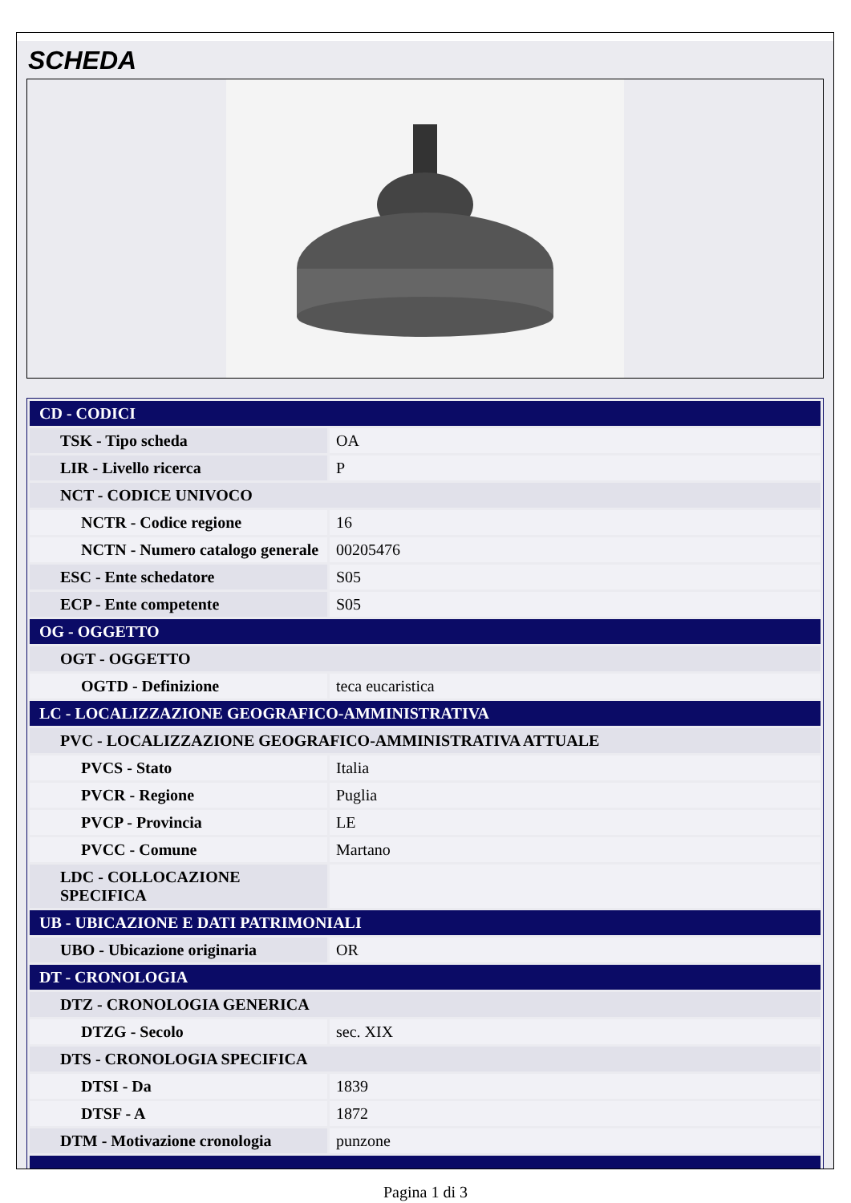SCHEDA
| CD - CODICI | |
| TSK - Tipo scheda | OA |
| LIR - Livello ricerca | P |
| NCT - CODICE UNIVOCO | |
| NCTR - Codice regione | 16 |
| NCTN - Numero catalogo generale | 00205476 |
| ESC - Ente schedatore | S05 |
| ECP - Ente competente | S05 |
| OG - OGGETTO | |
| OGT - OGGETTO | |
| OGTD - Definizione | teca eucaristica |
| LC - LOCALIZZAZIONE GEOGRAFICO-AMMINISTRATIVA | |
| PVC - LOCALIZZAZIONE GEOGRAFICO-AMMINISTRATIVA ATTUALE | |
| PVCS - Stato | Italia |
| PVCR - Regione | Puglia |
| PVCP - Provincia | LE |
| PVCC - Comune | Martano |
| LDC - COLLOCAZIONE SPECIFICA | |
| UB - UBICAZIONE E DATI PATRIMONIALI | |
| UBO - Ubicazione originaria | OR |
| DT - CRONOLOGIA | |
| DTZ - CRONOLOGIA GENERICA | |
| DTZG - Secolo | sec. XIX |
| DTS - CRONOLOGIA SPECIFICA | |
| DTSI - Da | 1839 |
| DTSF - A | 1872 |
| DTM - Motivazione cronologia | punzone |
Pagina 1 di 3